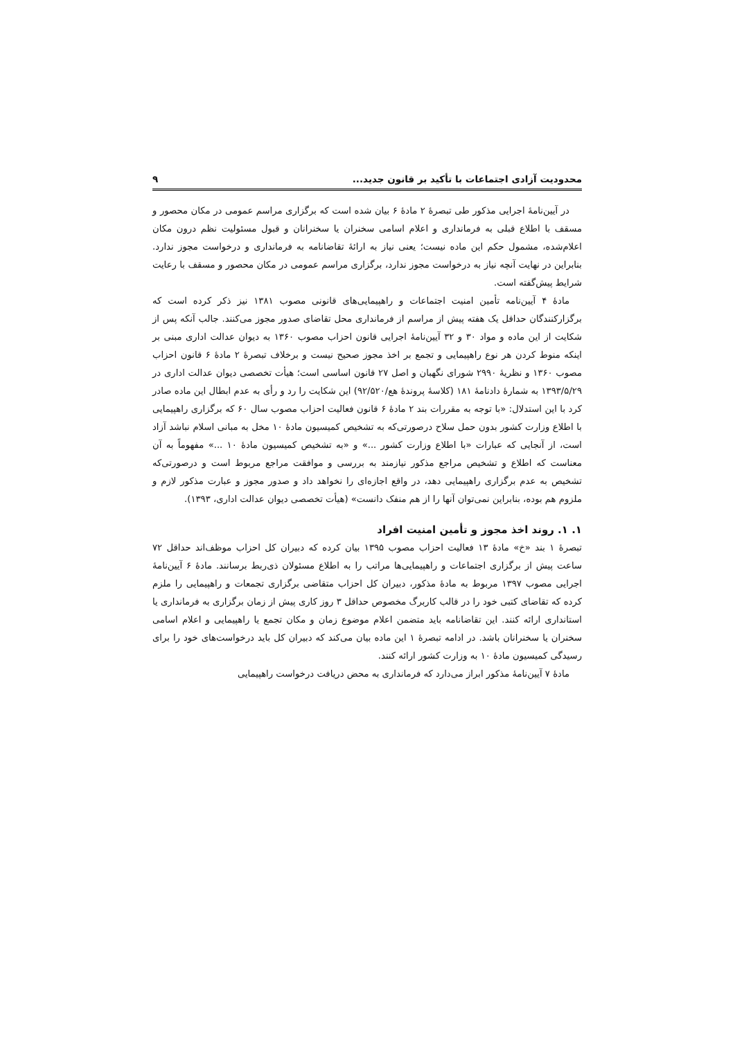محدودیت آزادی اجتماعات با تأکید بر قانون جدید... ۹
در آیین‌نامۀ اجرایی مذکور طی تبصرۀ ۲ مادۀ ۶ بیان شده است که برگزاری مراسم عمومی در مکان محصور و مسقف با اطلاع قبلی به فرمانداری و اعلام اسامی سخنران یا سخنرانان و قبول مسئولیت نظم درون مکان اعلام‌شده، مشمول حکم این ماده نیست؛ یعنی نیاز به ارائۀ تقاضانامه به فرمانداری و درخواست مجوز ندارد. بنابراین در نهایت آنچه نیاز به درخواست مجوز ندارد، برگزاری مراسم عمومی در مکان محصور و مسقف با رعایت شرایط پیش‌گفته است.
مادۀ ۴ آیین‌نامه تأمین امنیت اجتماعات و راهپیمایی‌های قانونی مصوب ۱۳۸۱ نیز ذکر کرده است که برگزارکنندگان حداقل یک هفته پیش از مراسم از فرمانداری محل تقاضای صدور مجوز می‌کنند. جالب آنکه پس از شکایت از این ماده و مواد ۳۰ و ۳۲ آیین‌نامۀ اجرایی قانون احزاب مصوب ۱۳۶۰ به دیوان عدالت اداری مبنی بر اینکه منوط کردن هر نوع راهپیمایی و تجمع بر اخذ مجوز صحیح نیست و برخلاف تبصرۀ ۲ مادۀ ۶ قانون احزاب مصوب ۱۳۶۰ و نظریۀ ۲۹۹۰ شورای نگهبان و اصل ۲۷ قانون اساسی است؛ هیأت تخصصی دیوان عدالت اداری در ۱۳۹۳/۵/۲۹ به شمارۀ دادنامۀ ۱۸۱ (کلاسۀ پروندۀ هع/۹۲/۵۲۰) این شکایت را رد و رأی به عدم ابطال این ماده صادر کرد با این استدلال: «با توجه به مقررات بند ۲ مادۀ ۶ قانون فعالیت احزاب مصوب سال ۶۰ که برگزاری راهپیمایی با اطلاع وزارت کشور بدون حمل سلاح درصورتی‌که به تشخیص کمیسیون مادۀ ۱۰ مخل به مبانی اسلام نباشد آزاد است، از آنجایی که عبارات «با اطلاع وزارت کشور ...» و «به تشخیص کمیسیون مادۀ ۱۰ ...» مفهوماً به آن معناست که اطلاع و تشخیص مراجع مذکور نیازمند به بررسی و موافقت مراجع مربوط است و درصورتی‌که تشخیص به عدم برگزاری راهپیمایی دهد، در واقع اجازه‌ای را نخواهد داد و صدور مجوز و عبارت مذکور لازم و ملزوم هم بوده، بنابراین نمی‌توان آنها را از هم منفک دانست» (هیأت تخصصی دیوان عدالت اداری، ۱۳۹۳).
۱. ۱. روند اخذ مجوز و تأمین امنیت افراد
تبصرۀ ۱ بند «خ» مادۀ ۱۳ فعالیت احزاب مصوب ۱۳۹۵ بیان کرده که دبیران کل احزاب موظف‌اند حداقل ۷۲ ساعت پیش از برگزاری اجتماعات و راهپیمایی‌ها مراتب را به اطلاع مسئولان ذی‌ربط برسانند. مادۀ ۶ آیین‌نامۀ اجرایی مصوب ۱۳۹۷ مربوط به مادۀ مذکور، دبیران کل احزاب متقاضی برگزاری تجمعات و راهپیمایی را ملزم کرده که تقاضای کتبی خود را در قالب کاربرگ مخصوص حداقل ۳ روز کاری پیش از زمان برگزاری به فرمانداری یا استانداری ارائه کنند. این تقاضانامه باید متضمن اعلام موضوع زمان و مکان تجمع یا راهپیمایی و اعلام اسامی سخنران یا سخنرانان باشد. در ادامه تبصرۀ ۱ این ماده بیان می‌کند که دبیران کل باید درخواست‌های خود را برای رسیدگی کمیسیون مادۀ ۱۰ به وزارت کشور ارائه کنند.
مادۀ ۷ آیین‌نامۀ مذکور ابراز می‌دارد که فرمانداری به محض دریافت درخواست راهپیمایی